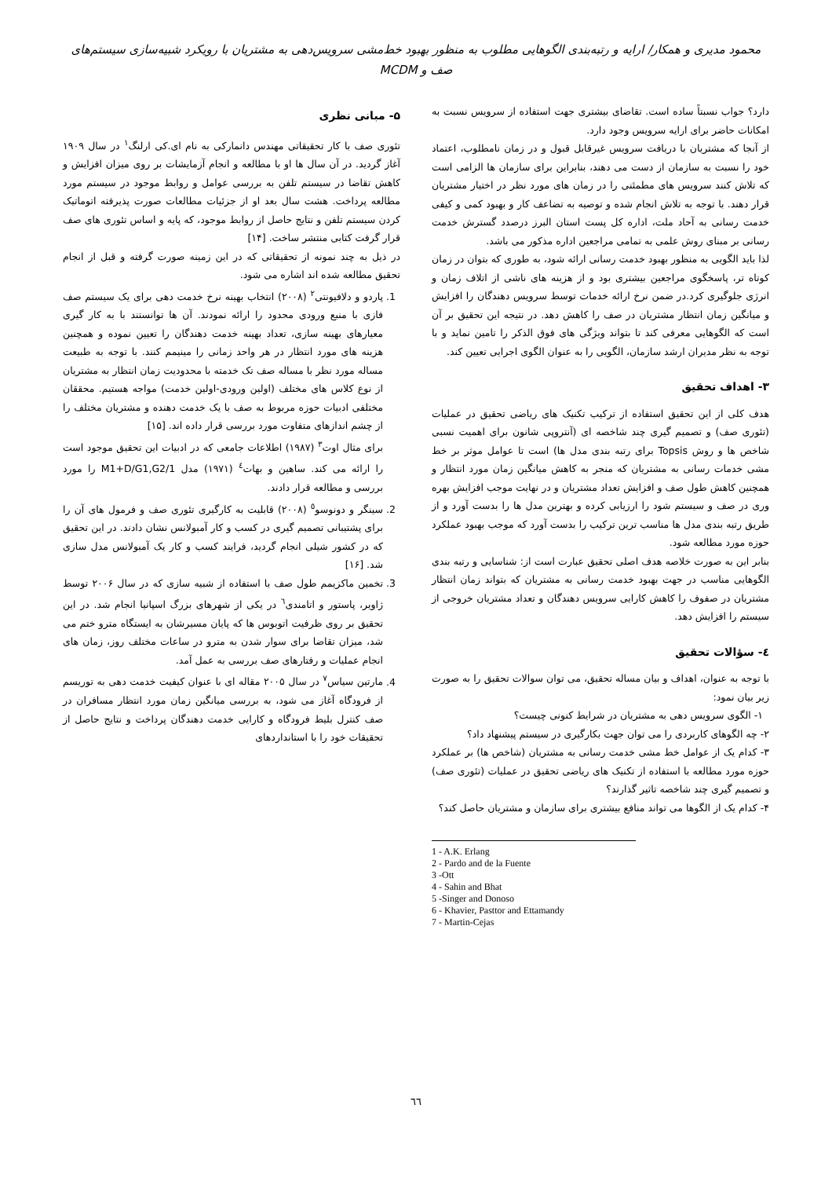محمود مدیری و همکار/ ارایه و رتبه‌بندی الگوهایی مطلوب به منظور بهبود خط‌مشی سرویس‌دهی به مشتریان با رویکرد شبیه‌سازی سیستم‌های صف و MCDM
دارد؟ جواب نسبتاً ساده است. تقاضای بیشتری جهت استفاده از سرویس نسبت به امکانات حاضر برای ارایه سرویس وجود دارد.
از آنجا که مشتریان با دریافت سرویس غیرقابل قبول و در زمان نامطلوب، اعتماد خود را نسبت به سازمان از دست می دهند، بنابراین برای سازمان ها الزامی است که تلاش کنند سرویس های مطمئنی را در زمان های مورد نظر در اختیار مشتریان قرار دهند. با توجه به تلاش انجام شده و توصیه به تضاعف کار و بهبود کمی و کیفی خدمت رسانی به آحاد ملت، اداره کل پست استان البرز درصدد گسترش خدمت رسانی بر مبنای روش علمی به تمامی مراجعین اداره مذکور می باشد.
لذا باید الگویی به منظور بهبود خدمت رسانی ارائه شود، به طوری که بتوان در زمان کوتاه تر، پاسخگوی مراجعین بیشتری بود و از هزینه های ناشی از اتلاف زمان و انرژی جلوگیری کرد.در ضمن نرخ ارائه خدمات توسط سرویس دهندگان را افزایش و میانگین زمان انتظار مشتریان در صف را کاهش دهد. در نتیجه این تحقیق بر آن است که الگوهایی معرفی کند تا بتواند ویژگی های فوق الذکر را تامین نماید و با توجه به نظر مدیران ارشد سازمان، الگویی را به عنوان الگوی اجرایی تعیین کند.
۳- اهداف تحقیق
هدف کلی از این تحقیق استفاده از ترکیب تکنیک های ریاضی تحقیق در عملیات (تئوری صف) و تصمیم گیری چند شاخصه ای (آنتروپی شانون برای اهمیت نسبی شاخص ها و روش Topsis برای رتبه بندی مدل ها) است تا عوامل موثر بر خط مشی خدمات رسانی به مشتریان که منجر به کاهش میانگین زمان مورد انتظار و همچنین کاهش طول صف و افزایش تعداد مشتریان و در نهایت موجب افزایش بهره وری در صف و سیستم شود را ارزیابی کرده و بهترین مدل ها را بدست آورد و از طریق رتبه بندی مدل ها مناسب ترین ترکیب را بدست آورد که موجب بهبود عملکرد حوزه مورد مطالعه شود.
بنابر این به صورت خلاصه هدف اصلی تحقیق عبارت است از: شناسایی و رتبه بندی الگوهایی مناسب در جهت بهبود خدمت رسانی به مشتریان که بتواند زمان انتظار مشتریان در صفوف را کاهش کارایی سرویس دهندگان و تعداد مشتریان خروجی از سیستم را افزایش دهد.
٤- سؤالات تحقیق
با توجه به عنوان، اهداف و بیان مساله تحقیق، می توان سوالات تحقیق را به صورت زیر بیان نمود:
۱- الگوی سرویس دهی به مشتریان در شرایط کنونی چیست؟
۲- چه الگوهای کاربردی را می توان جهت بکارگیری در سیستم پیشنهاد داد؟
۳- کدام یک از عوامل خط مشی خدمت رسانی به مشتریان (شاخص ها) بر عملکرد حوزه مورد مطالعه با استفاده از تکنیک های ریاضی تحقیق در عملیات (تئوری صف) و تصمیم گیری چند شاخصه تاثیر گذارند؟
۴- کدام یک از الگوها می تواند منافع بیشتری برای سازمان و مشتریان حاصل کند؟
۵- مبانی نظری
تئوری صف با کار تحقیقاتی مهندس دانمارکی به نام ای.کی ارلنگ<sup>۱</sup> در سال ۱۹۰۹ آغاز گردید. در آن سال ها او با مطالعه و انجام آزمایشات بر روی میزان افزایش و کاهش تقاضا در سیستم تلفن به بررسی عوامل و روابط موجود در سیستم مورد مطالعه پرداخت. هشت سال بعد او از جزئیات مطالعات صورت پذیرفته اتوماتیک کردن سیستم تلفن و نتایج حاصل از روابط موجود، که پایه و اساس تئوری های صف قرار گرفت کتابی منتشر ساخت. [۱۴]
در ذیل به چند نمونه از تحقیقاتی که در این زمینه صورت گرفته و قبل از انجام تحقیق مطالعه شده اند اشاره می شود.
1. پاردو و دلافیونتی<sup>۲</sup> (۲۰۰۸) انتخاب بهینه نرخ خدمت دهی برای یک سیستم صف فازی با منبع ورودی محدود را ارائه نمودند. آن ها توانستند با به کار گیری معیارهای بهینه سازی، تعداد بهینه خدمت دهندگان را تعیین نموده و همچنین هزینه های مورد انتظار در هر واحد زمانی را مینیمم کنند. با توجه به طبیعت مساله مورد نظر با مساله صف تک خدمته با محدودیت زمان انتظار به مشتریان از نوع کلاس های مختلف (اولین ورودی-اولین خدمت) مواجه هستیم. محققان مختلفی ادبیات حوزه مربوط به صف با یک خدمت دهنده و مشتریان مختلف را از چشم اندازهای متفاوت مورد بررسی قرار داده اند. [۱۵]
برای مثال اوت<sup>۳</sup> (۱۹۸۷) اطلاعات جامعی که در ادبیات این تحقیق موجود است را ارائه می کند. ساهین و بهات<sup>٤</sup> (۱۹۷۱) مدل M1+D/G1,G2/1 را مورد بررسی و مطالعه قرار دادند.
2. سینگر و دونوسو<sup>٥</sup> (۲۰۰۸) قابلیت به کارگیری تئوری صف و فرمول های آن را برای پشتیبانی تصمیم گیری در کسب و کار آمبولانس نشان دادند. در این تحقیق که در کشور شیلی انجام گردید، فرایند کسب و کار یک آمبولانس مدل سازی شد. [۱۶]
3. تخمین ماکزیمم طول صف با استفاده از شبیه سازی که در سال ۲۰۰۶ توسط ژاویر، پاستور و اتامندی<sup>٦</sup> در یکی از شهرهای بزرگ اسپانیا انجام شد. در این تحقیق بر روی ظرفیت اتوبوس ها که پایان مسیرشان به ایستگاه مترو ختم می شد، میزان تقاضا برای سوار شدن به مترو در ساعات مختلف روز، زمان های انجام عملیات و رفتارهای صف بررسی به عمل آمد.
4. مارتین سیاس<sup>۷</sup> در سال ۲۰۰۵ مقاله ای با عنوان کیفیت خدمت دهی به توریسم از فرودگاه آغاز می شود، به بررسی میانگین زمان مورد انتظار مسافران در صف کنترل بلیط فرودگاه و کارایی خدمت دهندگان پرداخت و نتایج حاصل از تحقیقات خود را با استانداردهای
1 - A.K. Erlang
2 - Pardo and de la Fuente
3 -Ott
4 - Sahin and Bhat
5 -Singer and Donoso
6 - Khavier, Pasttor and Ettamandy
7 - Martin-Cejas
٦٦